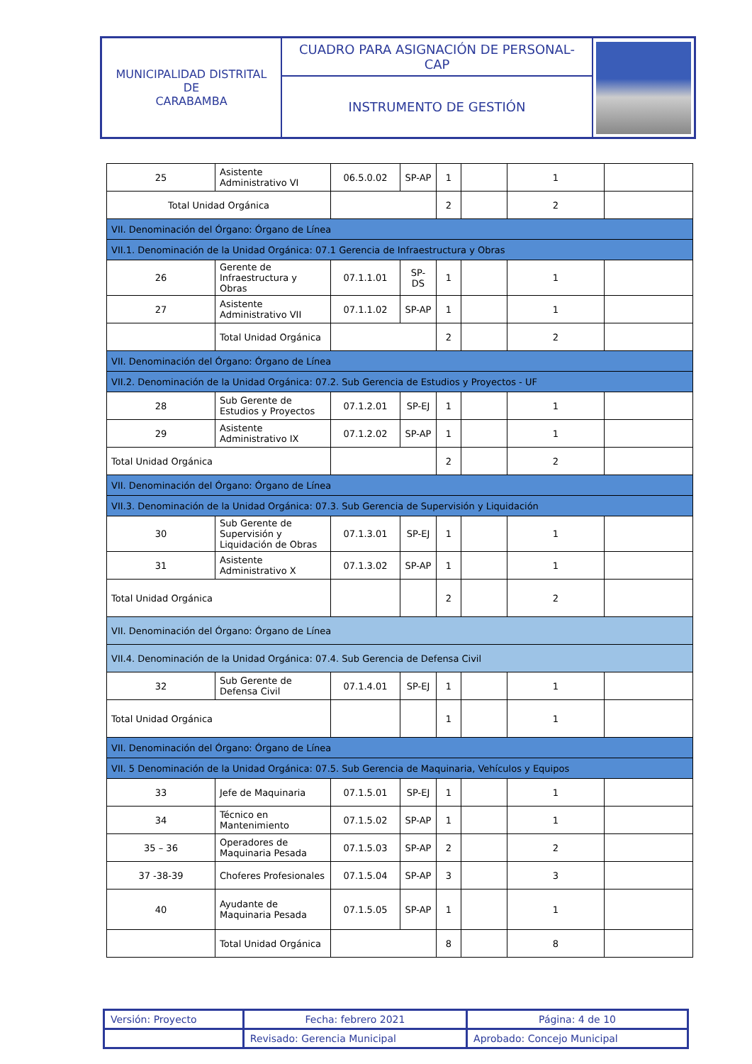| MUNICIPALIDAD DISTRITAL DE CARABAMBA | CUADRO PARA ASIGNACIÓN DE PERSONAL- CAP | |
| | INSTRUMENTO DE GESTIÓN | |
| 25 | Asistente Administrativo VI | 06.5.0.02 | SP-AP | 1 | | 1 | |
| Total Unidad Orgánica | | | | 2 | | 2 | |
| VII. Denominación del Órgano: Órgano de Línea | | | | | | | |
| VII.1. Denominación de la Unidad Orgánica: 07.1 Gerencia de Infraestructura y Obras | | | | | | | |
| 26 | Gerente de Infraestructura y Obras | 07.1.1.01 | SP-DS | 1 | | 1 | |
| 27 | Asistente Administrativo VII | 07.1.1.02 | SP-AP | 1 | | 1 | |
| | Total Unidad Orgánica | | | 2 | | 2 | |
| VII. Denominación del Órgano: Órgano de Línea | | | | | | | |
| VII.2. Denominación de la Unidad Orgánica: 07.2. Sub Gerencia de Estudios y Proyectos - UF | | | | | | | |
| 28 | Sub Gerente de Estudios y Proyectos | 07.1.2.01 | SP-EJ | 1 | | 1 | |
| 29 | Asistente Administrativo IX | 07.1.2.02 | SP-AP | 1 | | 1 | |
| Total Unidad Orgánica | | | | 2 | | 2 | |
| VII. Denominación del Órgano: Órgano de Línea | | | | | | | |
| VII.3. Denominación de la Unidad Orgánica: 07.3. Sub Gerencia de Supervisión y Liquidación | | | | | | | |
| 30 | Sub Gerente de Supervisión y Liquidación de Obras | 07.1.3.01 | SP-EJ | 1 | | 1 | |
| 31 | Asistente Administrativo X | 07.1.3.02 | SP-AP | 1 | | 1 | |
| Total Unidad Orgánica | | | | 2 | | 2 | |
| VII. Denominación del Órgano: Órgano de Línea | | | | | | | |
| VII.4. Denominación de la Unidad Orgánica: 07.4. Sub Gerencia de Defensa Civil | | | | | | | |
| 32 | Sub Gerente de Defensa Civil | 07.1.4.01 | SP-EJ | 1 | | 1 | |
| Total Unidad Orgánica | | | | 1 | | 1 | |
| VII. Denominación del Órgano: Órgano de Línea | | | | | | | |
| VII. 5 Denominación de la Unidad Orgánica: 07.5. Sub Gerencia de Maquinaria, Vehículos y Equipos | | | | | | | |
| 33 | Jefe de Maquinaria | 07.1.5.01 | SP-EJ | 1 | | 1 | |
| 34 | Técnico en Mantenimiento | 07.1.5.02 | SP-AP | 1 | | 1 | |
| 35 – 36 | Operadores de Maquinaria Pesada | 07.1.5.03 | SP-AP | 2 | | 2 | |
| 37 -38-39 | Choferes Profesionales | 07.1.5.04 | SP-AP | 3 | | 3 | |
| 40 | Ayudante de Maquinaria Pesada | 07.1.5.05 | SP-AP | 1 | | 1 | |
| | Total Unidad Orgánica | | | 8 | | 8 | |
| Versión: Proyecto | Fecha: febrero 2021 | Página: 4 de 10 |
| | Revisado: Gerencia Municipal | Aprobado: Concejo Municipal |